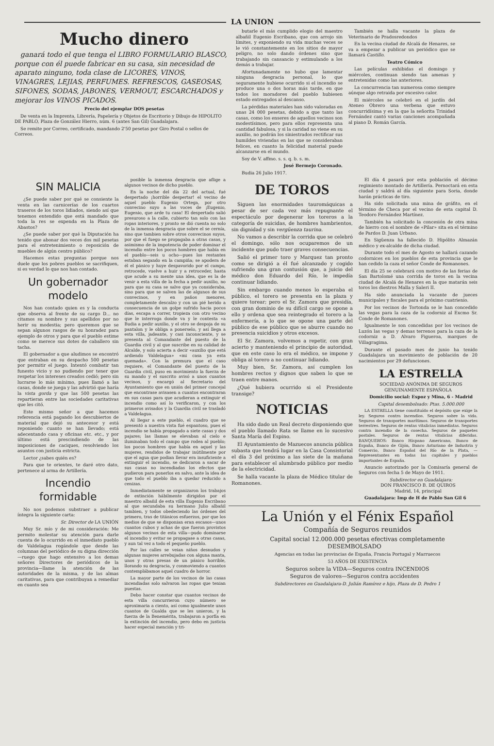LA UNION
Mucho dinero
ganará todo el que tenga el LIBRO FORMULARIO BLASCO, porque con él puede fabricar en su casa, sin necesidad de aparato ninguno, toda clase de LICORES, VINOS, VINAGRES, LEJIAS, PERFUMES. REFRESCOS, GASEOSAS, SIFONES, SODAS, JABONES, VERMOUT, ESCARCHADOS y mejorar los VINOS PICADOS.
Precio del ejemplar DOS pesetas
De venta en la Imprenta, Librería, Papelería y Objetos de Escritorio y Dibujo de HIPOLITO DE PABLO, Plaza de González Hierro, núm. 6 (antes San Gil) Guadalajara.
Se remite por Correo, certificado, mandando 2'50 pesetas por Giro Postal o sellos de Correos.
butarle el más cumplido elogio del maestro albañil Eugenio Escribano, que con arrojo sin límites, y exponiendo su vida muchas veces se le vió constantemente en los sitios de mayor peligro, no solo dando órdenes sino que trabajando sin cansancio y estimulando a los demás a trabajar.
Afortunadamente no hubo que lamentar ninguna desgracia personal, lo que seguramente hubiese ocurrido si el incendio se produce una o dos horas más tarde, en que todos los moradores del pueblo hubiesen estado entregados al descanso.
La pérdidas materiales han sido valoradas en unas 24 000 pesetas, debido a que tanto las casas, como los enseres de aquellos vecinos son modestísimos, pero para ellos representa una cantidad fabulosa, y si la caridad no viene en su auxilio, no podrán los siniestrados rectificar sus humildes viviendas en las que se consideraban felices, en cuanto la felicidad material puede alcanzarse en el mundo.
Soy de V. affmo. s. s. q. b. s. m.
José Bermejo Coronado.
Budia 26 Julio 1917.
También se halla vacante la plaza de Veterinario de Pradosredondos
En la vecina ciudad de Alcalá de Henares, se va a empezar a publicar un periódico que se llamará Castillo.
Teatro Cómico
Las películas exhibidas el domingo y miércoles, continuan siendo tan amenas y entretenidas como las anteriores.
La concurrencia tan numerosa como siempre aúnque algo retraida por excesivo calor.
El miércoles se celebró en el jardín del Ateneo Obrero una verbena que estuvo concurridísima y en la que la señorita Trinidad Fernández cantó varias canciones acompañada al piano D. Román García.
SIN MALICIA
¿Se puede saber por qué se consiente la venta en las carnicerías de los cuartos traseros de los toros lidiados, siendo así que tenemos entendido que está mandado que toda la res se expenda en la Plaza de Abastos?
¿Se puede saber por qué la Diputación ha tenido que abonar dos veces dos mil pesetas para el entretenimiento o reposición de muebles de algún centro público?
Hacemos estas preguntas porque nos duele que los pobres pueblos se sacrifiquen, si es verdad lo que nos han contado.
Un gobernador modelo
Nos han contado quien es y la conducta que observa al frente de su cargo D... no citamos su nombre y sus apellidos por no herir su modestia; pero queremos que se sepan algunos rasgos de su honradez para ejemplo de otros y para que el pueblo estime como se merece sus dotes de caballero sin tacha.
El gobernador a que aludimos se encontró que entraban en su despacho 500 pesetas por permitir el juego. Intentó combatir tan funesto vicio y no pudiendo por tener que respetar los intereses creados cedió; pero sin lucrarse lo más mínimo, pues llamó a las casas, donde se juega y las advirtió que haría la vista gorda y que las 500 pesetas las repartieran entre las sociedades caritativas que les citó.
Este mismo señor a que hacemos referencia está pagando los descubiertos de material que dejó su antecesor y está reponiendo cuanto se han llevado; está adecentando casa y oficinas etc. etc., y por último está prescindiendo de las imposiciones de caciques, resolviendo los asuntos con justicia estricta.
Lector ¿sabes quién es?
Para que te orientes, te daré otro dato, pertenece al arma de Artillería.
Incendio formidable
No nos podemos substraer a publicar íntegra la siguiente carta:
Sr. Director de LA UNIÓN
Muy Sr. mío y de mi consideración: Me permito molestar su atención para darle cuenta de lo ocurrido en el inmediato pueblo de Valdelagua rogándole que desde las columnas del periódico de su digna dirección—ruego que hago extensivo a los demas señores Directores de periódicos de la provincia—llame la atención de las autoridades de la misma, y de las almas caritativas, para que contribuyan a remediar en cuanto sea
posible la inmensa desgracia que aflige a algunos vecinos de dicho pueblo.
En la noche del día 22 del actual, fué despertado ¡horrible despertar! el vecino de aquel pueblo Eugenio Ortega, por otro convecino suyo a las voces de ¡Eugenio, Eugenio, que arde tu casa! El despertado salió presuroso a la calle, cubierto tan solo con las ropas interiores, y pronto se dió cuenta no solo de la inmensa desgracia que sobre el se cernía, sino que tambien sobre otros convecinos suyos, por que el fuego se propagaba a otras casas, y asimismo de la impotencia de poder dominar el incendio entre los pocos hombres que había en el pueblo—seis u ocho—pues los restantes estaban segando en la campiña; se apodera de él el pánico y huye despavorido por el campo, retrocede, vuelve a huir y a retroceder, hasta que acude a su mente una idea, que es la de venir a esta villa de la fecha a pedir auxilio, no para que su casa se salve que ya consideraba, sino para que se salven las de algunos de sus convecinos, y en paños menores, completamente descalzo y con un pié herido a consecuencia de un golpe sufrido hacia pocos días, escapa a correr, tropieza con otro vecino que le interroga donde va y le contesta «a Budia a pedir auxilio, y el otro se despoja de su pantalon y le obliga a ponerselo, y así llega a esta villa, jadeante, y casi inconsciente, y se presenta al Comandante del puesto de la Guardia civil y al que suscribe en su calidad de Alcalde, y solo acierta a decir «auxilio que está ardiendo Valdelagua» «mi casa ya esta quemada». Con la premura que el caso requiere, el Comandante del puesto de la Guardia civil, puso en movimiento la fuerza de su mando y el suscrito avisó a unos cuantos vecinos, y encargó al Secretario del Ayuntamiento que en unión del primer concejal que encontrase avisasen a cuantos encontraran en sus casas para que acudieran a extinguir el incendio como así lo verificaron, y con los primeros avisados y la Guardia civil se trasladó a Valdelagua.
Al llegar a este pueblo, el cuadro que se presentó a nuestra vista fué espantoso, pues el incendio se había propagado a siete casas y dos pajares; las llamas se elevaban al cielo e iluminaban todo el campo que rodea al pueblo; los pocos hombres que había en aquel y las mujeres, rendidos de trabajar inútilmente por que el agua que podian llevar era insuficiente a extinguir el incendio, se dedicaron a sacar de sus casas no incendiadas los efectos que pudieron para ponerlos en salvo, ante la idea de que todo el pueblo iba a quedar reducido a cenizas.
Inmediatamente se organizaron los trabajos de extinción hábilmente dirigidos por el maestro albañil de esta villa Eugenio Escribano al que secundaba su hermano Julio albañil tambien, y todos obedeciendo las órdenes del primero, tras de titánicos esfuerzos, por que los medios de que se disponian eran escasos—unos cuantos cubos y achas de que fueron provistos algunos vecinos de esta villa—pudo dominarse el incendio y evitar se propagase a otras casas, y aun tal vez a todo el pequeño pueblo.
Por las calles se veian niños desnudos y algunas mujeres arrebujadas con alguna manta, unos y otras presas de un pánico horrible, llorando su desgracia, y conmoviendo a cuantos contemplábamos aquel cuadro de horror.
La mayor parte de los vecinos de las casas incendiadas solo salvaron las ropas que tenian puestas.
Debo hacer constar que cuantos vecinos de esta villa concurrieron cuyo número se aproximaria a ciento, así como igualmente unos cuantos de Gualda que se les unieron, y la fuerza de la Benemérita, trabajaron a porfía en la extinción del incendio, pero debo en justicia hacer especial mención y tri-
DE TOROS
Siguen las enormidades tauromáquicas a pesar de ser cada vez más repugnante el espectáculo por degenerar los toreros a la categoría de suicidas, de hombres hambrientos, sin dignidad y sin vergüenza taurina.
No vamos a describir la corrida que se celebró el domingo, sólo nos ocuparemos de un incidente que pudo traer graves consecuencias.
Salió el primer toro y Marquez tan pronto como se dirigió a él fué alcanzado y cogido sufriendo una gran contusión que, a juicio del médico don Eduardo del Río, le impedía continuar lidiando.
Sin embargo cuando menos lo esperaba el público, el torero se presenta en la plaza y quiere torear; pero el Sr. Zamora que presidía, con gran dominio de su difícil cargo se opone a ello y ordena que sea reintegrado el torero a la enfermería, a lo que se opone una parte del público de ese público que se aburre cuando no presencia suicidios y otros excesos.
El Sr. Zamora, volvemos a repetir, con gran acierto y manteniendo el principio de autoridad, que en este caso lo era el médico, se impone y obliga al torero a no continuar lidiando.
Muy bien, Sr. Zamora, así cumplen los hombres rectos y dignos que saben lo que se traen entre manos.
¿Qué hubiera ocurrido si el Presidente transige?
NOTICIAS
Ha sido dado un Real decreto disponiendo que el pueblo llamado Rata se llame en lo sucesivo Santa María del Espino.
El Ayuntamiento de Mazuecos anuncia pública subasta que tendrá lugar en la Casa Consistorial el día 3 del próximo a las siete de la mañana para establecer el alumbrado público por medio de la electricidad.
Se halla vacante la plaza de Médico titular de Romanones.
El día 4 pasará por esta población el décimo regimiento montado de Artillería. Pernoctará en esta ciudad y saldrá al día siguiente para Soria, donde harán prácticas de tiro.
Ha sido solicitada una mina de gráfito, en el término de Checa por el vecino de esta capital D. Teodoro Fernández Martínez.
También ha solicitado la concesión de otra mina de hierro con el nombre de «Pilar» sita en el término de Pardos D. Juan Urbano.
En Sigüenza ha fallecido D. Hipólito Almazán médico y ex-alcalde de dicha ciudad.
Durante todo el mes de Agosto se hallará cazando codornices en los pueblos de esta provincia que le han cedido la caza el señor Conde de Romanones.
El día 25 se celebrará con motivo de las ferias de San Bartolomé una corrida de toros en la vecina ciudad de Alcalá de Henares en la que matarán seis toros los diestros Malla y Saleri II.
Ha sido anunciada la vacante de jueces municipales y fiscales para el próximo cuatrienio.
Por los vecinos de Tortonda se le han concedido las vegas para la caza de la codorniz al Excmo Sr. Conde de Romanones.
Igualmente le son concedidas por los vecinos de Luzón las vegas y demas terrenos para la caza de la codorniz a D. Alvaro Figueroa, marques de Villagragima.
Durante el pasado mes de junio ha tenido Guadalajara un movimiento de población de 20 nacimientos por 29 defunciones.
LA ESTRELLA
SOCIEDAD ANÓNIMA DE SEGUROS GENUINAMENTE ESPAÑOLA
Domicilio social: Espoz y Mina, 6 - Madrid
Capital desembolsado: Ptas. 5.000.000
LA ESTRELLA tiene constituído el depósito que exige la ley. Seguros contra incendios. Seguros sobre la vida. Seguros de transportes marítimos. Seguros de transportes terrestres. Seguros de rentas vitalicias inmediatas. Seguros contra incendio de la cosecha. Seguros de paquetes postales. Seguros de rentas vitalicias diferidas. BANQUEROS: Banco Hispano Americano, Banco de España, Banco de Gijón, Banco Asturiano de Industria y Comercio, Banco Español del Río de la Plata, —Representantes en todas las capitales y pueblos importantes de España.
Anuncio autorizado por la Comisaría general de Seguros con fecha 5 de Mayo de 1911.
Subdirector en Guadalajara:
DON FRANCISCO B. DE QUIROS
Madrid, 14, principal
Guadalajara: Imp de H de Pablo San Gil 6
La Unión y el Fénix Español
Compañía de Seguros reunidos
Capital social 12.000.000 pesetas efectivas completamente
DESEMBOLSADO
Agencias en todas las provincias de España, Francia Portugal y Marruecos
53 AÑOS DE EXISTENCIA
Seguros sobre la VIDA—Seguros contra INCENDIOS
Seguros de valores—Seguros contra accidentes
Subdirectores en Guadalajara-D. Julián Ramírez e hijo, Plaza de D. Pedro 1